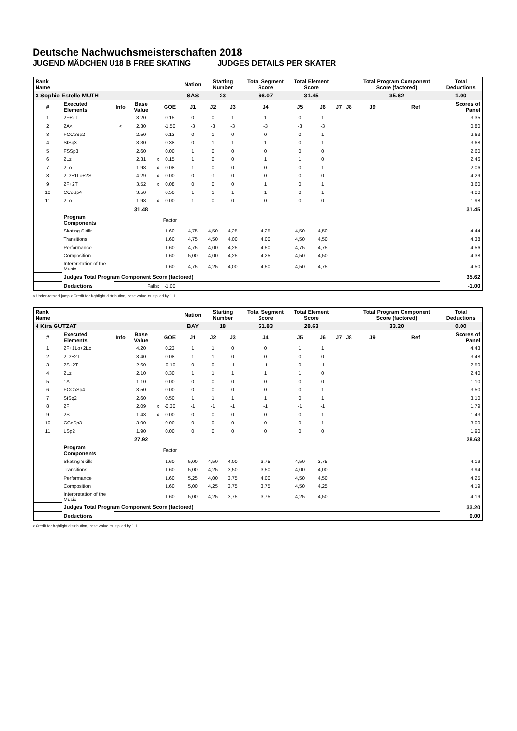Deutsche Nachwuchsmeisterschaften 2018
JUGEND MÄDCHEN U18 B FREE SKATING JUDGES DETAILS PER SKATER
| Rank Name | | | | | | | Nation | Starting Number | | Total Segment Score | Total Element Score | | | | Total Program Component Score (factored) | | Total Deductions |
| --- | --- | --- | --- | --- | --- | --- | --- | --- | --- | --- | --- | --- | --- | --- | --- | --- | --- |
| 3 Sophie Estelle MUTH | | | | | | | SAS | 23 | | 66.07 | 31.45 | | | | 35.62 | | 1.00 |
| # | Executed Elements | Info | Base Value | | GOE | | J1 | J2 | J3 | J4 | J5 | J6 | J7 | J8 | J9 | Ref | Scores of Panel |
| 1 | 2F+2T | | 3.20 | | 0.15 | | 0 | 0 | 1 | 1 | 0 | 1 | | | | | 3.35 |
| 2 | 2A< | < | 2.30 | | -1.50 | | -3 | -3 | -3 | -3 | -3 | -3 | | | | | 0.80 |
| 3 | FCCoSp2 | | 2.50 | | 0.13 | | 0 | 1 | 0 | 0 | 0 | 1 | | | | | 2.63 |
| 4 | StSq3 | | 3.30 | | 0.38 | | 0 | 1 | 1 | 1 | 0 | 1 | | | | | 3.68 |
| 5 | FSSp3 | | 2.60 | | 0.00 | | 1 | 0 | 0 | 0 | 0 | 0 | | | | | 2.60 |
| 6 | 2Lz | | 2.31 | x | 0.15 | | 1 | 0 | 0 | 1 | 1 | 0 | | | | | 2.46 |
| 7 | 2Lo | | 1.98 | x | 0.08 | | 1 | 0 | 0 | 0 | 0 | 1 | | | | | 2.06 |
| 8 | 2Lz+1Lo+2S | | 4.29 | x | 0.00 | | 0 | -1 | 0 | 0 | 0 | 0 | | | | | 4.29 |
| 9 | 2F+2T | | 3.52 | x | 0.08 | | 0 | 0 | 0 | 1 | 0 | 1 | | | | | 3.60 |
| 10 | CCoSp4 | | 3.50 | | 0.50 | | 1 | 1 | 1 | 1 | 0 | 1 | | | | | 4.00 |
| 11 | 2Lo | | 1.98 | x | 0.00 | | 1 | 0 | 0 | 0 | 0 | 0 | | | | | 1.98 |
| | | | 31.48 | | | | | | | | | | | | | | 31.45 |
| | Program Components | | | | Factor | | | | | | | | | | | | |
| | Skating Skills | | | | 1.60 | | 4,75 | 4,50 | 4,25 | 4,25 | 4,50 | 4,50 | | | | | 4.44 |
| | Transitions | | | | 1.60 | | 4,75 | 4,50 | 4,00 | 4,00 | 4,50 | 4,50 | | | | | 4.38 |
| | Performance | | | | 1.60 | | 4,75 | 4,00 | 4,25 | 4,50 | 4,75 | 4,75 | | | | | 4.56 |
| | Composition | | | | 1.60 | | 5,00 | 4,00 | 4,25 | 4,25 | 4,50 | 4,50 | | | | | 4.38 |
| | Interpretation of the Music | | | | 1.60 | | 4,75 | 4,25 | 4,00 | 4,50 | 4,50 | 4,75 | | | | | 4.50 |
| | Judges Total Program Component Score (factored) | | | | | | | | | | | | | | | | 35.62 |
| | Deductions | Falls: | | | -1.00 | | | | | | | | | | | | -1.00 |
< Under-rotated jump x Credit for highlight distribution, base value multiplied by 1.1
| Rank Name | | | | | | | Nation | Starting Number | | Total Segment Score | Total Element Score | | | | Total Program Component Score (factored) | | Total Deductions |
| --- | --- | --- | --- | --- | --- | --- | --- | --- | --- | --- | --- | --- | --- | --- | --- | --- | --- |
| 4 Kira GUTZAT | | | | | | | BAY | 18 | | 61.83 | 28.63 | | | | 33.20 | | 0.00 |
| # | Executed Elements | Info | Base Value | | GOE | | J1 | J2 | J3 | J4 | J5 | J6 | J7 | J8 | J9 | Ref | Scores of Panel |
| 1 | 2F+1Lo+2Lo | | 4.20 | | 0.23 | | 1 | 1 | 0 | 0 | 1 | 1 | | | | | 4.43 |
| 2 | 2Lz+2T | | 3.40 | | 0.08 | | 1 | 1 | 0 | 0 | 0 | 0 | | | | | 3.48 |
| 3 | 2S+2T | | 2.60 | | -0.10 | | 0 | 0 | -1 | -1 | 0 | -1 | | | | | 2.50 |
| 4 | 2Lz | | 2.10 | | 0.30 | | 1 | 1 | 1 | 1 | 1 | 0 | | | | | 2.40 |
| 5 | 1A | | 1.10 | | 0.00 | | 0 | 0 | 0 | 0 | 0 | 0 | | | | | 1.10 |
| 6 | FCCoSp4 | | 3.50 | | 0.00 | | 0 | 0 | 0 | 0 | 0 | 1 | | | | | 3.50 |
| 7 | StSq2 | | 2.60 | | 0.50 | | 1 | 1 | 1 | 1 | 0 | 1 | | | | | 3.10 |
| 8 | 2F | | 2.09 | x | -0.30 | | -1 | -1 | -1 | -1 | -1 | -1 | | | | | 1.79 |
| 9 | 2S | | 1.43 | x | 0.00 | | 0 | 0 | 0 | 0 | 0 | 1 | | | | | 1.43 |
| 10 | CCoSp3 | | 3.00 | | 0.00 | | 0 | 0 | 0 | 0 | 0 | 1 | | | | | 3.00 |
| 11 | LSp2 | | 1.90 | | 0.00 | | 0 | 0 | 0 | 0 | 0 | 0 | | | | | 1.90 |
| | | | 27.92 | | | | | | | | | | | | | | 28.63 |
| | Program Components | | | | Factor | | | | | | | | | | | | |
| | Skating Skills | | | | 1.60 | | 5,00 | 4,50 | 4,00 | 3,75 | 4,50 | 3,75 | | | | | 4.19 |
| | Transitions | | | | 1.60 | | 5,00 | 4,25 | 3,50 | 3,50 | 4,00 | 4,00 | | | | | 3.94 |
| | Performance | | | | 1.60 | | 5,25 | 4,00 | 3,75 | 4,00 | 4,50 | 4,50 | | | | | 4.25 |
| | Composition | | | | 1.60 | | 5,00 | 4,25 | 3,75 | 3,75 | 4,50 | 4,25 | | | | | 4.19 |
| | Interpretation of the Music | | | | 1.60 | | 5,00 | 4,25 | 3,75 | 3,75 | 4,25 | 4,50 | | | | | 4.19 |
| | Judges Total Program Component Score (factored) | | | | | | | | | | | | | | | | 33.20 |
| | Deductions | | | | | | | | | | | | | | | | 0.00 |
x Credit for highlight distribution, base value multiplied by 1.1